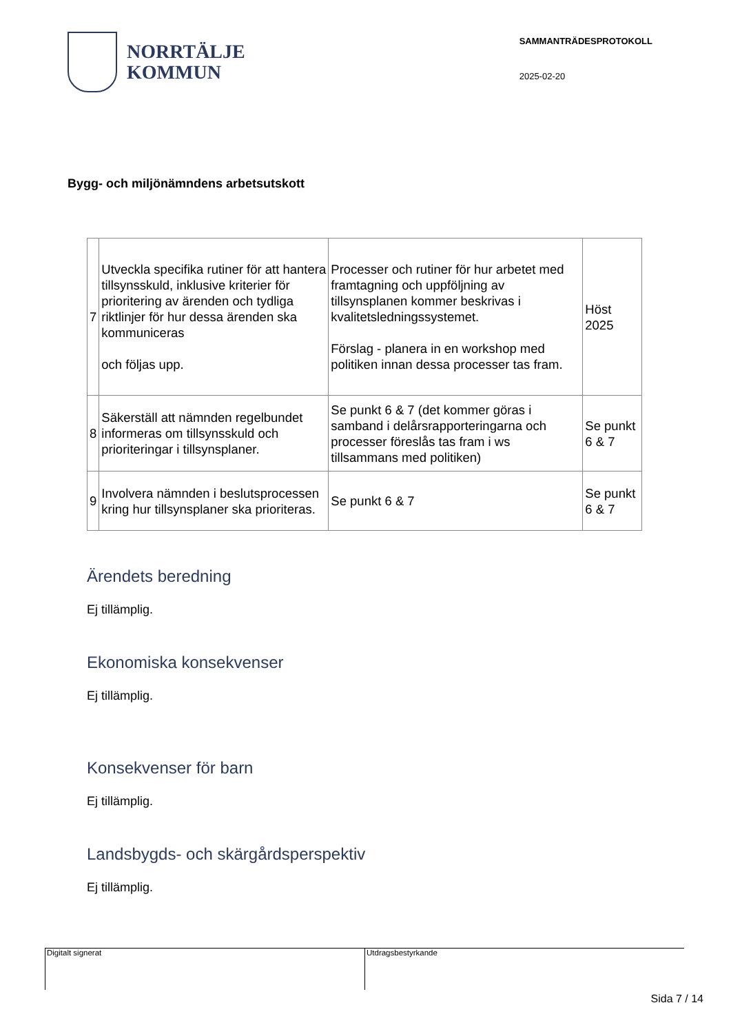NORRTÄLJE
KOMMUN
SAMMANTRÄDESPROTOKOLL
2025-02-20
Bygg- och miljönämndens arbetsutskott
| 7 | Utveckla specifika rutiner för att hantera tillsynsskuld, inklusive kriterier för prioritering av ärenden och tydliga riktlinjer för hur dessa ärenden ska kommuniceras och följas upp. | Processer och rutiner för hur arbetet med framtagning och uppföljning av tillsynsplanen kommer beskrivas i kvalitetsledningssystemet. Förslag - planera in en workshop med politiken innan dessa processer tas fram. | Höst 2025 |
| 8 | Säkerställ att nämnden regelbundet informeras om tillsynsskuld och prioriteringar i tillsynsplaner. | Se punkt 6 & 7 (det kommer göras i samband i delårsrapporteringarna och processer föreslås tas fram i ws tillsammans med politiken) | Se punkt 6 & 7 |
| 9 | Involvera nämnden i beslutsprocessen kring hur tillsynsplaner ska prioriteras. | Se punkt 6 & 7 | Se punkt 6 & 7 |
Ärendets beredning
Ej tillämplig.
Ekonomiska konsekvenser
Ej tillämplig.
Konsekvenser för barn
Ej tillämplig.
Landsbygds- och skärgårdsperspektiv
Ej tillämplig.
Digitalt signerat Utdragsbestyrkande
Sida 7 / 14